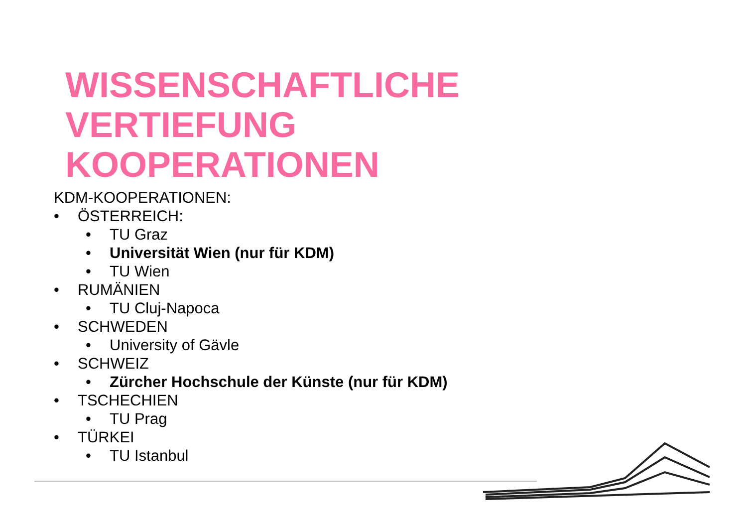WISSENSCHAFTLICHE
VERTIEFUNG
KOOPERATIONEN
KDM-KOOPERATIONEN:
• ÖSTERREICH:
• TU Graz
• Universität Wien (nur für KDM)
• TU Wien
• RUMÄNIEN
• TU Cluj-Napoca
• SCHWEDEN
• University of Gävle
• SCHWEIZ
• Zürcher Hochschule der Künste (nur für KDM)
• TSCHECHIEN
• TU Prag
• TÜRKEI
• TU Istanbul